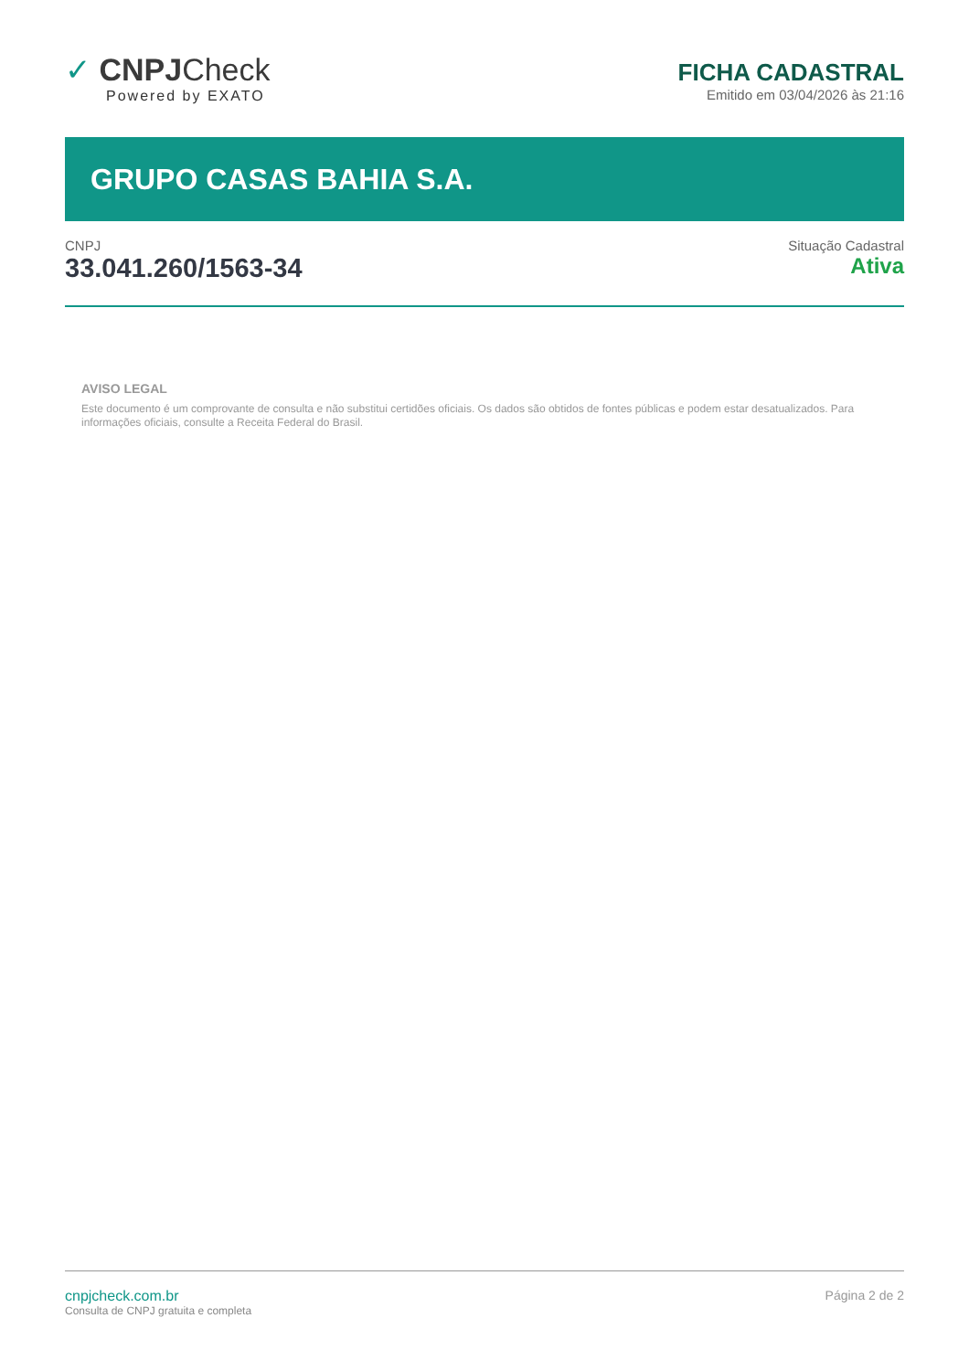✓ CNPJCheck
Powered by EXATO
FICHA CADASTRAL
Emitido em 03/04/2026 às 21:16
GRUPO CASAS BAHIA S.A.
CNPJ
33.041.260/1563-34
Situação Cadastral
Ativa
AVISO LEGAL
Este documento é um comprovante de consulta e não substitui certidões oficiais. Os dados são obtidos de fontes públicas e podem estar desatualizados. Para informações oficiais, consulte a Receita Federal do Brasil.
cnpjcheck.com.br
Consulta de CNPJ gratuita e completa
Página 2 de 2